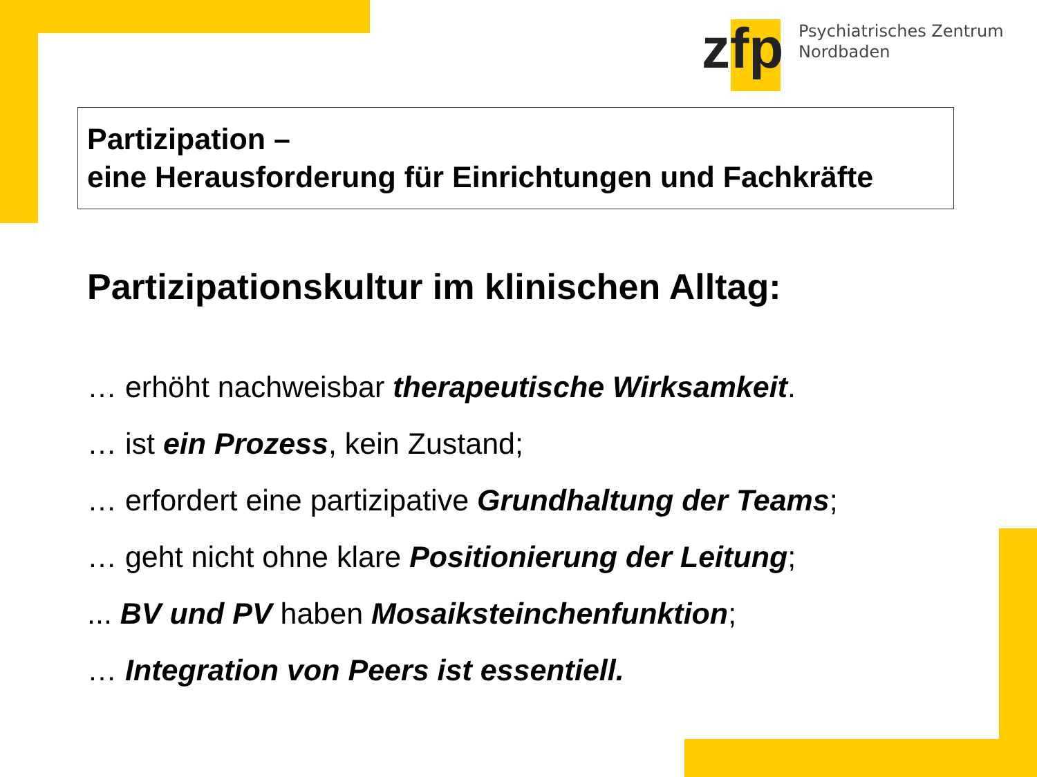zfp
Psychiatrisches Zentrum
Nordbaden
Partizipation –
eine Herausforderung für Einrichtungen und Fachkräfte
Partizipationskultur im klinischen Alltag:
… erhöht nachweisbar therapeutische Wirksamkeit.
… ist ein Prozess, kein Zustand;
… erfordert eine partizipative Grundhaltung der Teams;
… geht nicht ohne klare Positionierung der Leitung;
... BV und PV haben Mosaiksteinchenfunktion;
… Integration von Peers ist essentiell.